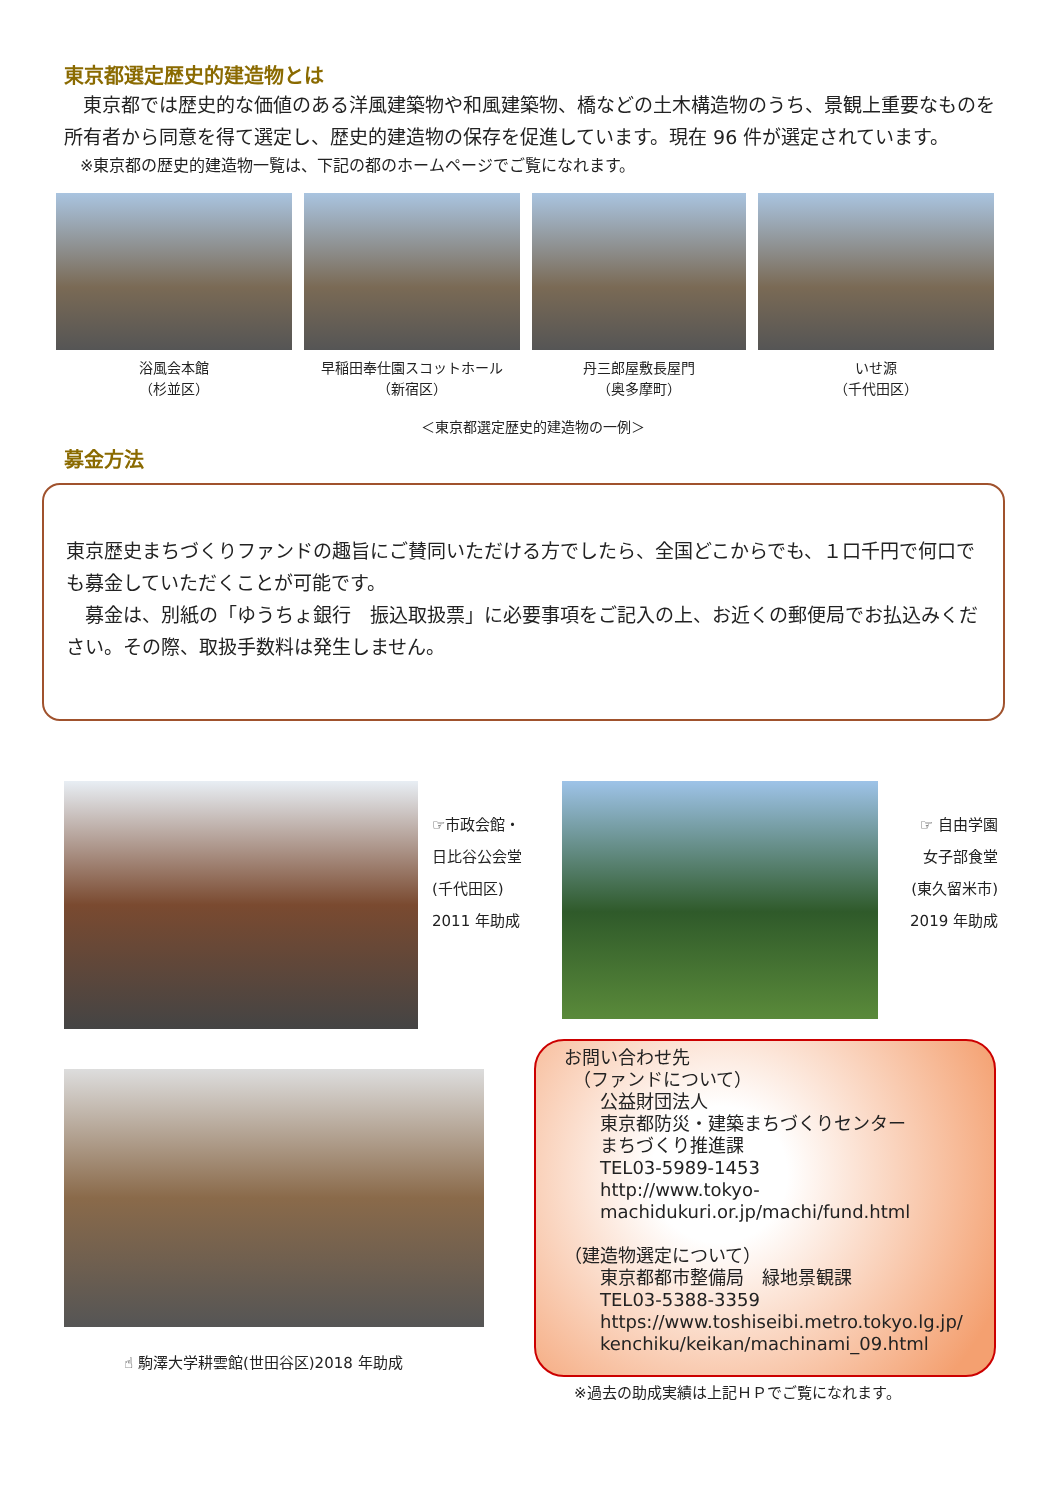東京都選定歴史的建造物とは
　東京都では歴史的な価値のある洋風建築物や和風建築物、橋などの土木構造物のうち、景観上重要なものを所有者から同意を得て選定し、歴史的建造物の保存を促進しています。現在 96 件が選定されています。
　※東京都の歴史的建造物一覧は、下記の都のホームページでご覧になれます。
浴風会本館
（杉並区）
早稲田奉仕園スコットホール
（新宿区）
丹三郎屋敷長屋門
（奥多摩町）
いせ源
（千代田区）
＜東京都選定歴史的建造物の一例＞
募金方法
東京歴史まちづくりファンドの趣旨にご賛同いただける方でしたら、全国どこからでも、１口千円で何口でも募金していただくことが可能です。
　募金は、別紙の「ゆうちょ銀行　振込取扱票」に必要事項をご記入の上、お近くの郵便局でお払込みください。その際、取扱手数料は発生しません。
☞市政会館・
日比谷公会堂
(千代田区)
2011 年助成
☞ 自由学園
女子部食堂
(東久留米市)
2019 年助成
☝ 駒澤大学耕雲館(世田谷区)2018 年助成
お問い合わせ先
　（ファンドについて）
　　公益財団法人
　　東京都防災・建築まちづくりセンター
　　まちづくり推進課
　　TEL03-5989-1453
　　http://www.tokyo-
　　machidukuri.or.jp/machi/fund.html
（建造物選定について）
　　東京都都市整備局　緑地景観課
　　TEL03-5388-3359
　　https://www.toshiseibi.metro.tokyo.lg.jp/
　　kenchiku/keikan/machinami_09.html
※過去の助成実績は上記ＨＰでご覧になれます。